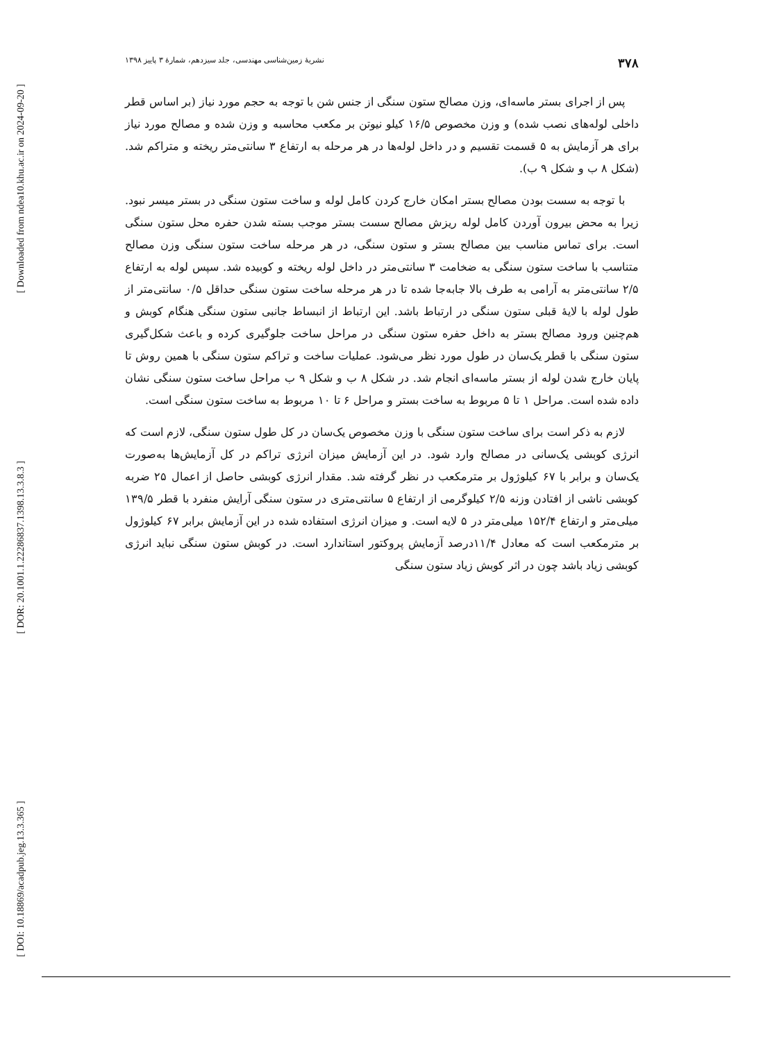[ Downloaded from ndea10.khu.ac.ir on 2024-09-20 ]
[ DOR: 20.1001.1.22286837.1398.13.3.8.3 ]
[ DOI: 10.18869/acadpub.jeg.13.3.365 ]
۳۷۸ نشریهٔ زمین‌شناسی مهندسی، جلد سیزدهم، شمارهٔ ۳ پاییز ۱۳۹۸
پس از اجرای بستر ماسه‌ای، وزن مصالح ستون سنگی از جنس شن با توجه به حجم مورد نیاز (بر اساس قطر داخلی لوله‌های نصب شده) و وزن مخصوص ۱۶/۵ کیلو نیوتن بر مکعب محاسبه و وزن شده و مصالح مورد نیاز برای هر آزمایش به ۵ قسمت تقسیم و در داخل لوله‌ها در هر مرحله به ارتفاع ۳ سانتی‌متر ریخته و متراکم شد. (شکل ۸ ب و شکل ۹ ب).
با توجه به سست بودن مصالح بستر امکان خارج کردن کامل لوله و ساخت ستون سنگی در بستر میسر نبود. زیرا به محض بیرون آوردن کامل لوله ریزش مصالح سست بستر موجب بسته شدن حفره محل ستون سنگی است. برای تماس مناسب بین مصالح بستر و ستون سنگی، در هر مرحله ساخت ستون سنگی وزن مصالح متناسب با ساخت ستون سنگی به ضخامت ۳ سانتی‌متر در داخل لوله ریخته و کوبیده شد. سپس لوله به ارتفاع ۲/۵ سانتی‌متر به آرامی به طرف بالا جابه‌جا شده تا در هر مرحله ساخت ستون سنگی حداقل ۰/۵ سانتی‌متر از طول لوله با لایهٔ قبلی ستون سنگی در ارتباط باشد. این ارتباط از انبساط جانبی ستون سنگی هنگام کوبش و هم‌چنین ورود مصالح بستر به داخل حفره ستون سنگی در مراحل ساخت جلوگیری کرده و باعث شکل‌گیری ستون سنگی با قطر یک‌سان در طول مورد نظر می‌شود. عملیات ساخت و تراکم ستون سنگی با همین روش تا پایان خارج شدن لوله از بستر ماسه‌ای انجام شد. در شکل ۸ ب و شکل ۹ ب مراحل ساخت ستون سنگی نشان داده شده است. مراحل ۱ تا ۵ مربوط به ساخت بستر و مراحل ۶ تا ۱۰ مربوط به ساخت ستون سنگی است.
لازم به ذکر است برای ساخت ستون سنگی با وزن مخصوص یک‌سان در کل طول ستون سنگی، لازم است که انرژی کوبشی یک‌سانی در مصالح وارد شود. در این آزمایش میزان انرژی تراکم در کل آزمایش‌ها به‌صورت یک‌سان و برابر با ۶۷ کیلوژول بر مترمکعب در نظر گرفته شد. مقدار انرژی کوبشی حاصل از اعمال ۲۵ ضربه کوبشی ناشی از افتادن وزنه ۲/۵ کیلوگرمی از ارتفاع ۵ سانتی‌متری در ستون سنگی آرایش منفرد با قطر ۱۳۹/۵ میلی‌متر و ارتفاع ۱۵۲/۴ میلی‌متر در ۵ لایه است. و میزان انرژی استفاده شده در این آزمایش برابر ۶۷ کیلوژول بر مترمکعب است که معادل ۱۱/۴درصد آزمایش پروکتور استاندارد است. در کوبش ستون سنگی نباید انرژی کوبشی زیاد باشد چون در اثر کوبش زیاد ستون سنگی